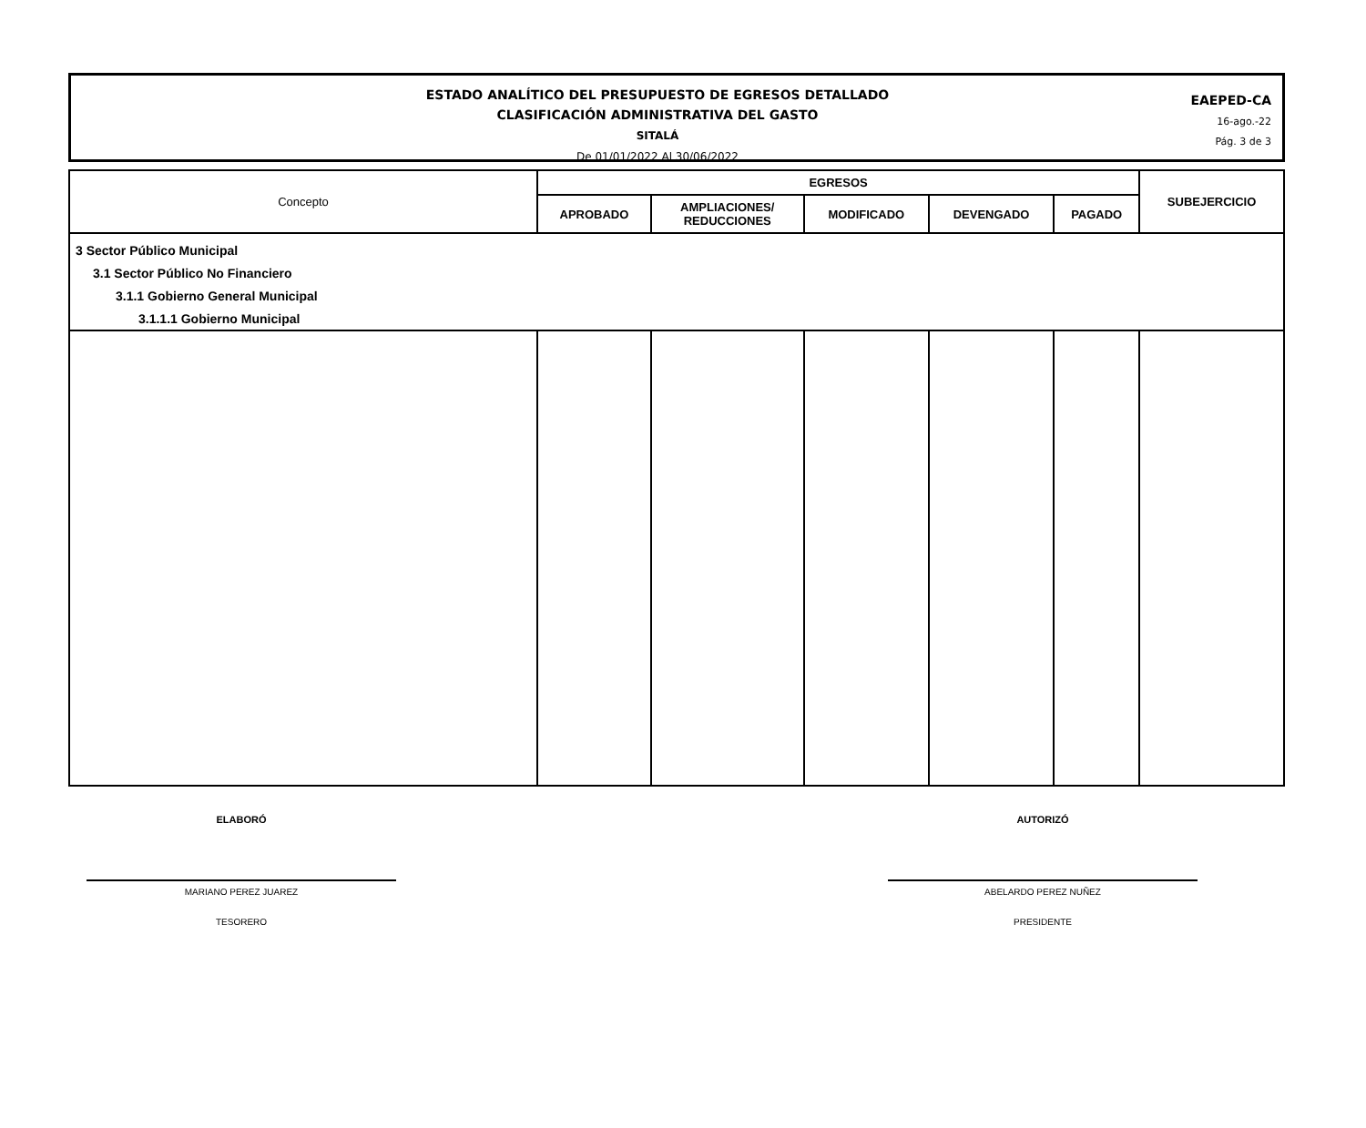ESTADO ANALÍTICO DEL PRESUPUESTO DE EGRESOS DETALLADO
CLASIFICACIÓN ADMINISTRATIVA DEL GASTO
SITALÁ
De 01/01/2022 Al 30/06/2022
EAEPED-CA
16-ago.-22
Pág. 3 de 3
| Concepto | EGRESOS | | | | | SUBEJERCICIO |
| --- | --- | --- | --- | --- | --- | --- |
| | APROBADO | AMPLIACIONES/ REDUCCIONES | MODIFICADO | DEVENGADO | PAGADO | |
| 3 Sector Público Municipal | | | | | | |
| 3.1 Sector Público No Financiero | | | | | | |
| 3.1.1 Gobierno General Municipal | | | | | | |
| 3.1.1.1 Gobierno Municipal | | | | | | |
ELABORÓ
MARIANO PEREZ JUAREZ
TESORERO
AUTORIZÓ
ABELARDO PEREZ NUÑEZ
PRESIDENTE